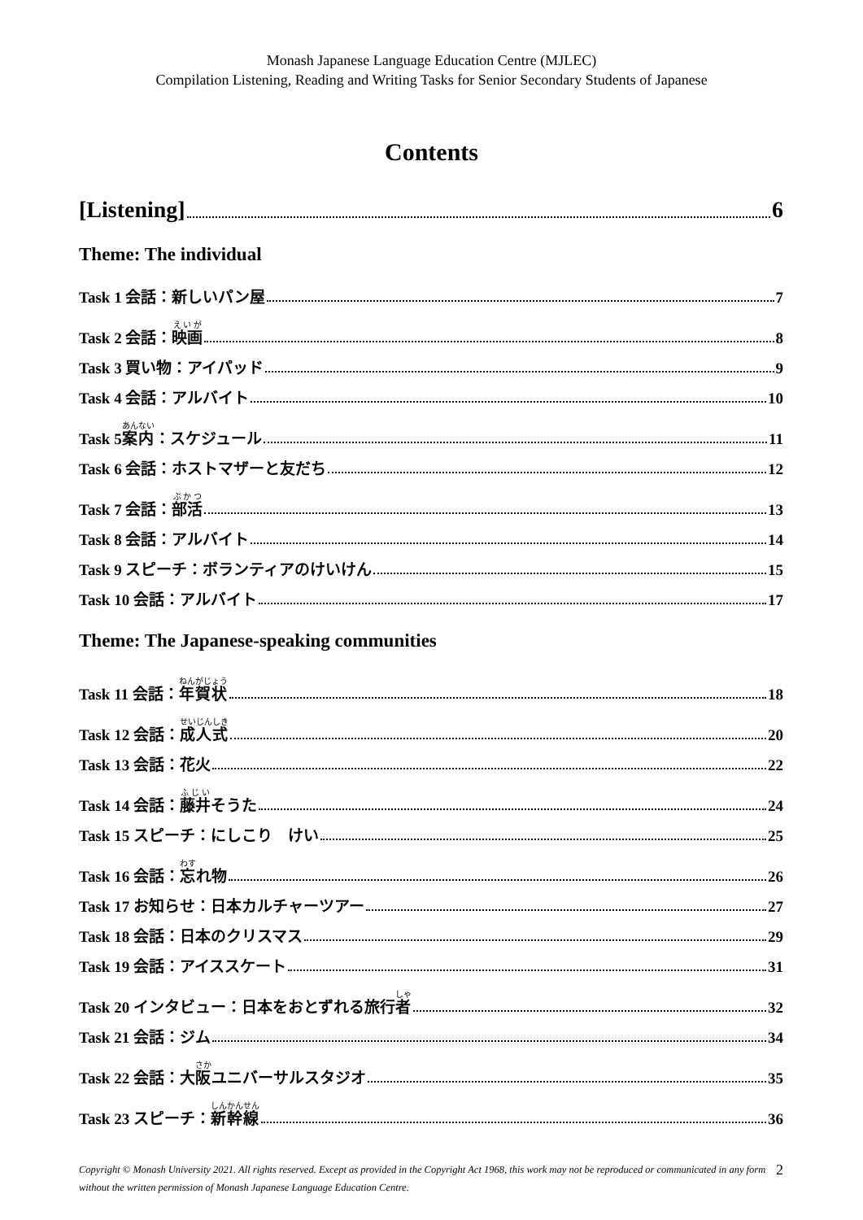Monash Japanese Language Education Centre (MJLEC)
Compilation Listening, Reading and Writing Tasks for Senior Secondary Students of Japanese
Contents
[Listening] 6
Theme: The individual
Task 1 会話：新しいパン屋 7
Task 2 会話： 映画 8
Task 3 買い物：アイパッド 9
Task 4 会話：アルバイト 10
Task 5 案内 ：スケジュール 11
Task 6 会話：ホストマザーと友だち 12
Task 7 会話： 部活 13
Task 8 会話：アルバイト 14
Task 9 スピーチ：ボランティアのけいけん 15
Task 10 会話：アルバイト 17
Theme: The Japanese-speaking communities
Task 11 会話： 年賀状 18
Task 12 会話： 成人式 20
Task 13 会話：花火 22
Task 14 会話： 藤井 そうた 24
Task 15 スピーチ：にしこり　けい 25
Task 16 会話： 忘 れ物 26
Task 17 お知らせ：日本カルチャーツアー 27
Task 18 会話：日本のクリスマス 29
Task 19 会話：アイススケート 31
Task 20 インタビュー：日本をおとずれる旅行 者 32
Task 21 会話：ジム 34
Task 22 会話：大 阪 ユニバーサルスタジオ 35
Task 23 スピーチ： 新幹線 36
Copyright © Monash University 2021. All rights reserved. Except as provided in the Copyright Act 1968, this work may not be reproduced or communicated in any form without the written permission of Monash Japanese Language Education Centre.
2